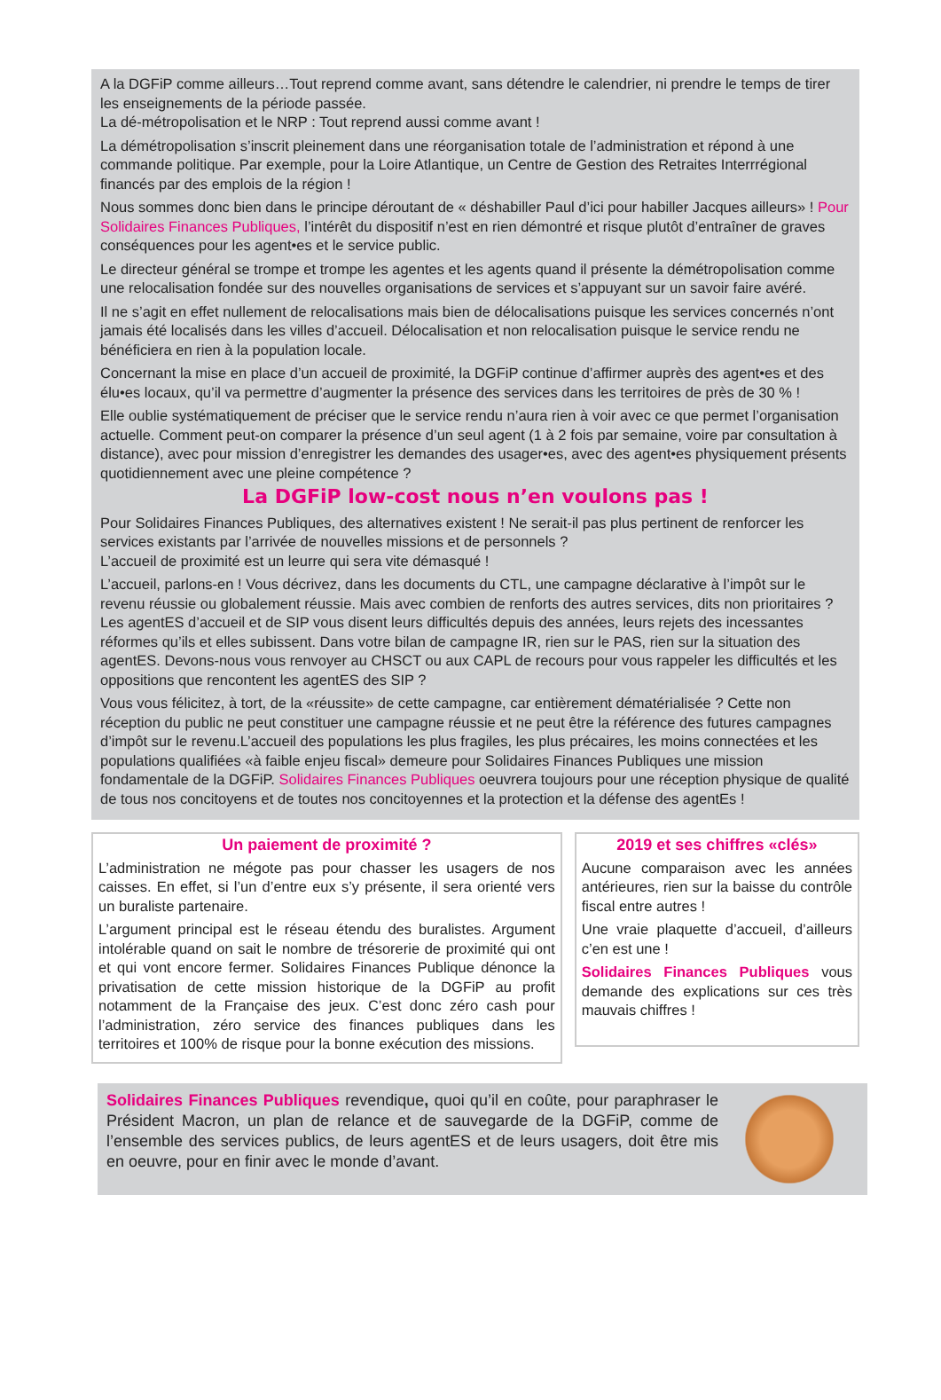A la DGFiP comme ailleurs…Tout reprend comme avant, sans détendre le calendrier, ni prendre le temps de tirer les enseignements de la période passée.
La dé-métropolisation et le NRP : Tout reprend aussi comme avant !
La démétropolisation s’inscrit pleinement dans une réorganisation totale de l’administration et répond à une commande politique. Par exemple, pour la Loire Atlantique, un Centre de Gestion des Retraites Interrrégional financés par des emplois de la région !
Nous sommes donc bien dans le principe déroutant de « déshabiller Paul d’ici pour habiller Jacques ailleurs» ! Pour Solidaires Finances Publiques, l’intérêt du dispositif n’est en rien démontré et risque plutôt d’entraîner de graves conséquences pour les agent•es et le service public.
Le directeur général se trompe et trompe les agentes et les agents quand il présente la démétropolisation comme une relocalisation fondée sur des nouvelles organisations de services et s’appuyant sur un savoir faire avéré.
Il ne s’agit en effet nullement de relocalisations mais bien de délocalisations puisque les services concernés n’ont jamais été localisés dans les villes d’accueil. Délocalisation et non relocalisation puisque le service rendu ne bénéficiera en rien à la population locale.
Concernant la mise en place d’un accueil de proximité, la DGFiP continue d’affirmer auprès des agent•es et des élu•es locaux, qu’il va permettre d’augmenter la présence des services dans les territoires de près de 30 % !
Elle oublie systématiquement de préciser que le service rendu n’aura rien à voir avec ce que permet l’organisation actuelle. Comment peut-on comparer la présence d’un seul agent (1 à 2 fois par semaine, voire par consultation à distance), avec pour mission d’enregistrer les demandes des usager•es, avec des agent•es physiquement présents quotidiennement avec une pleine compétence ?
La DGFiP low-cost nous n’en voulons pas !
Pour Solidaires Finances Publiques, des alternatives existent ! Ne serait-il pas plus pertinent de renforcer les services existants par l’arrivée de nouvelles missions et de personnels ?
L’accueil de proximité est un leurre qui sera vite démasqué !
L’accueil, parlons-en ! Vous décrivez, dans les documents du CTL, une campagne déclarative à l’impôt sur le revenu réussie ou globalement réussie. Mais avec combien de renforts des autres services, dits non prioritaires ? Les agentES d’accueil et de SIP vous disent leurs difficultés depuis des années, leurs rejets des incessantes réformes qu’ils et elles subissent. Dans votre bilan de campagne IR, rien sur le PAS, rien sur la situation des agentES. Devons-nous vous renvoyer au CHSCT ou aux CAPL de recours pour vous rappeler les difficultés et les oppositions que rencontent les agentES des SIP ?
Vous vous félicitez, à tort, de la «réussite» de cette campagne, car entièrement dématérialisée ? Cette non réception du public ne peut constituer une campagne réussie et ne peut être la référence des futures campagnes d’impôt sur le revenu.L’accueil des populations les plus fragiles, les plus précaires, les moins connectées et les populations qualifiées «à faible enjeu fiscal» demeure pour Solidaires Finances Publiques une mission fondamentale de la DGFiP. Solidaires Finances Publiques oeuvrera toujours pour une réception physique de qualité de tous nos concitoyens et de toutes nos concitoyennes et la protection et la défense des agentEs !
Un paiement de proximité ?
L’administration ne mégote pas pour chasser les usagers de nos caisses. En effet, si l’un d’entre eux s’y présente, il sera orienté vers un buraliste partenaire.
L’argument principal est le réseau étendu des buralistes. Argument intolérable quand on sait le nombre de trésorerie de proximité qui ont et qui vont encore fermer. Solidaires Finances Publique dénonce la privatisation de cette mission historique de la DGFiP au profit notamment de la Française des jeux. C’est donc zéro cash pour l’administration, zéro service des finances publiques dans les territoires et 100% de risque pour la bonne exécution des missions.
2019 et ses chiffres «clés»
Aucune comparaison avec les années antérieures, rien sur la baisse du contrôle fiscal entre autres !
Une vraie plaquette d’accueil, d’ailleurs c’en est une !
Solidaires Finances Publiques vous demande des explications sur ces très mauvais chiffres !
Solidaires Finances Publiques revendique, quoi qu’il en coûte, pour paraphraser le Président Macron, un plan de relance et de sauvegarde de la DGFiP, comme de l’ensemble des services publics, de leurs agentES et de leurs usagers, doit être mis en oeuvre, pour en finir avec le monde d’avant.